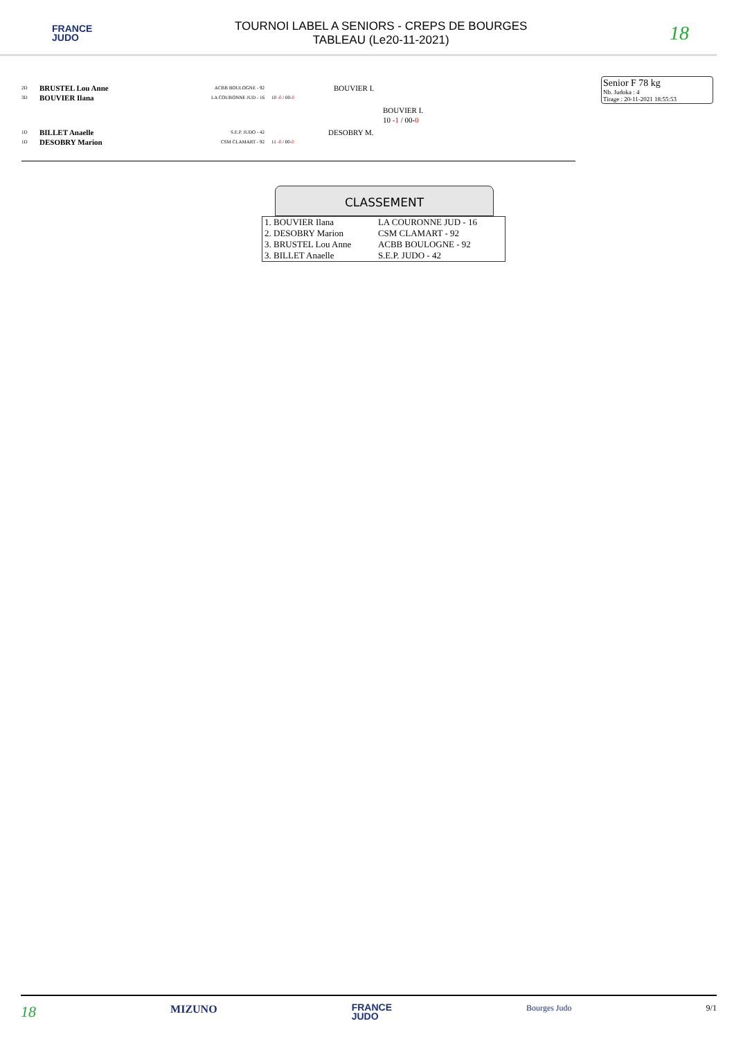FRANCE
JUDO
TOURNOI LABEL A SENIORS - CREPS DE BOURGES
TABLEAU (Le20-11-2021)
18
Senior F 78 kg
Nb. Judoka : 4
Tirage : 20-11-2021 18:55:53
2D BRUSTEL Lou Anne ACBB BOULOGNE - 92 BOUVIER I.
3D BOUVIER Ilana LA COURONNE JUD - 16 10 -0 / 00-0
BOUVIER I.
10 -1 / 00-0
1D BILLET Anaelle S.E.P. JUDO - 42 DESOBRY M.
1D DESOBRY Marion CSM CLAMART - 92 11 -0 / 00-0
CLASSEMENT
| 1. BOUVIER Ilana | LA COURONNE JUD - 16 |
| 2. DESOBRY Marion | CSM CLAMART - 92 |
| 3. BRUSTEL Lou Anne | ACBB BOULOGNE - 92 |
| 3. BILLET Anaelle | S.E.P. JUDO - 42 |
18 MIZUNO FRANCE
JUDO Bourges Judo 9/1